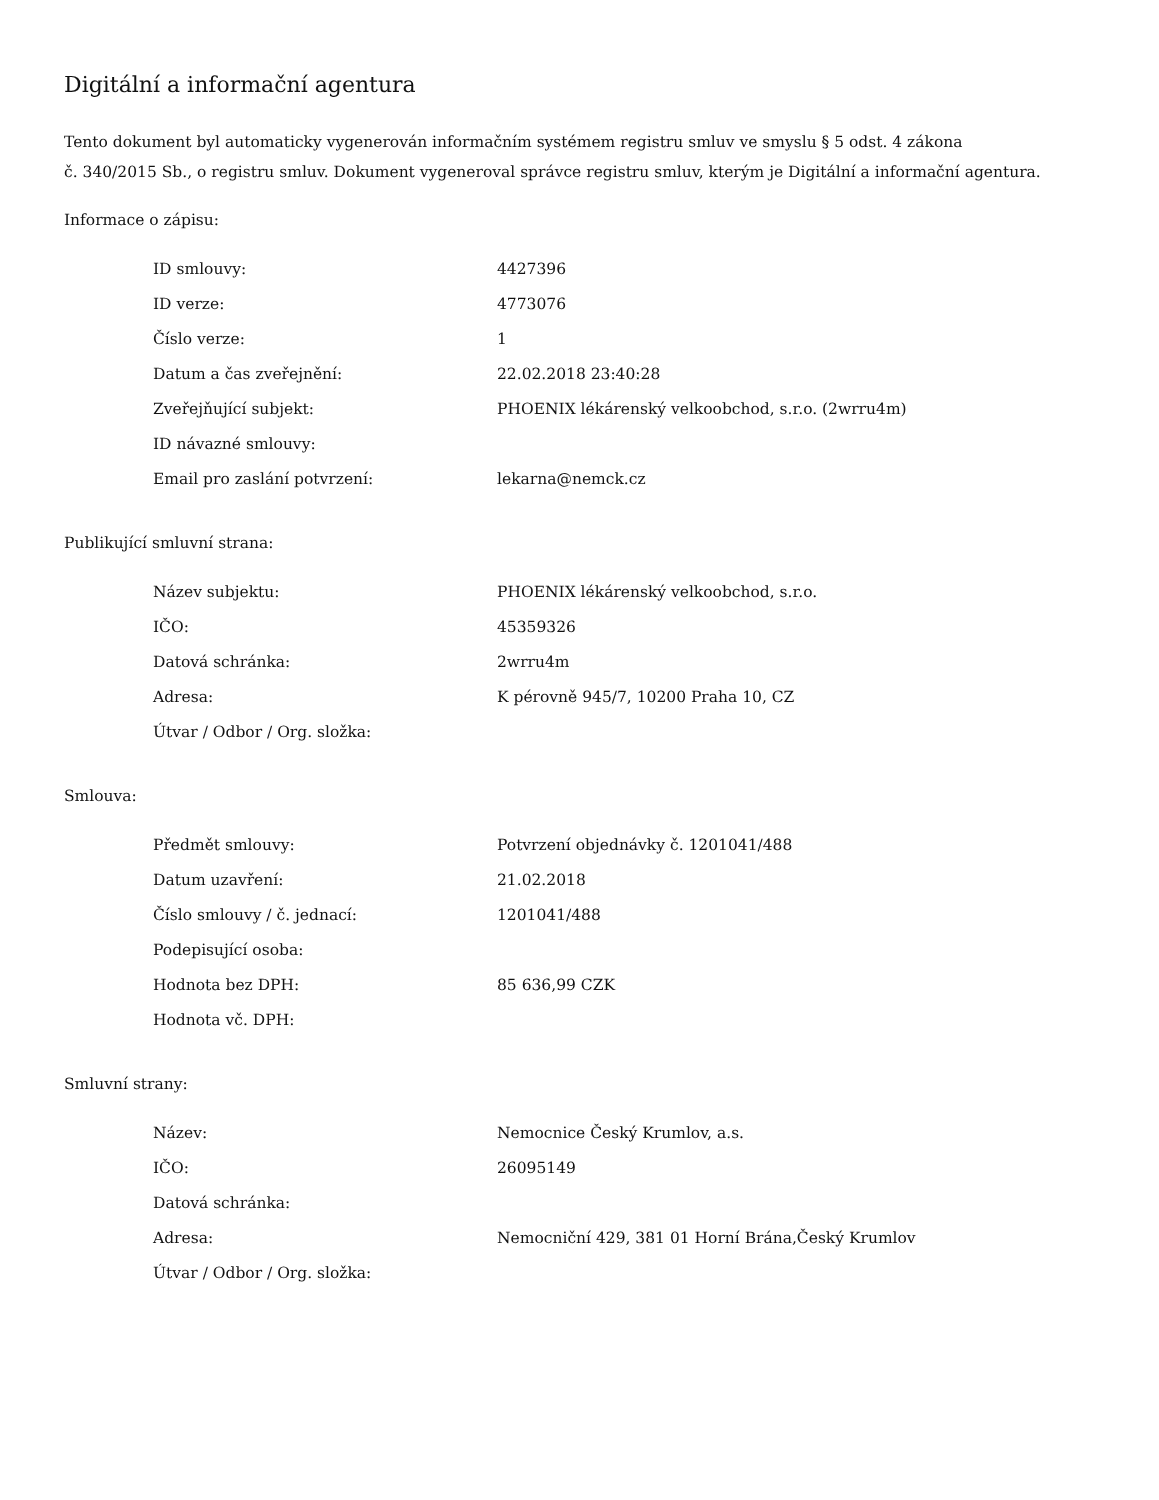Digitální a informační agentura
Tento dokument byl automaticky vygenerován informačním systémem registru smluv ve smyslu § 5 odst. 4 zákona
č. 340/2015 Sb., o registru smluv. Dokument vygeneroval správce registru smluv, kterým je Digitální a informační agentura.
Informace o zápisu:
| ID smlouvy: | 4427396 |
| ID verze: | 4773076 |
| Číslo verze: | 1 |
| Datum a čas zveřejnění: | 22.02.2018 23:40:28 |
| Zveřejňující subjekt: | PHOENIX lékárenský velkoobchod, s.r.o. (2wrru4m) |
| ID návazné smlouvy: | |
| Email pro zaslání potvrzení: | lekarna@nemck.cz |
Publikující smluvní strana:
| Název subjektu: | PHOENIX lékárenský velkoobchod, s.r.o. |
| IČO: | 45359326 |
| Datová schránka: | 2wrru4m |
| Adresa: | K pérovně 945/7, 10200 Praha 10, CZ |
| Útvar / Odbor / Org. složka: | |
Smlouva:
| Předmět smlouvy: | Potvrzení objednávky č. 1201041/488 |
| Datum uzavření: | 21.02.2018 |
| Číslo smlouvy / č. jednací: | 1201041/488 |
| Podepisující osoba: | |
| Hodnota bez DPH: | 85 636,99 CZK |
| Hodnota vč. DPH: | |
Smluvní strany:
| Název: | Nemocnice Český Krumlov, a.s. |
| IČO: | 26095149 |
| Datová schránka: | |
| Adresa: | Nemocniční 429, 381 01 Horní Brána,Český Krumlov |
| Útvar / Odbor / Org. složka: | |